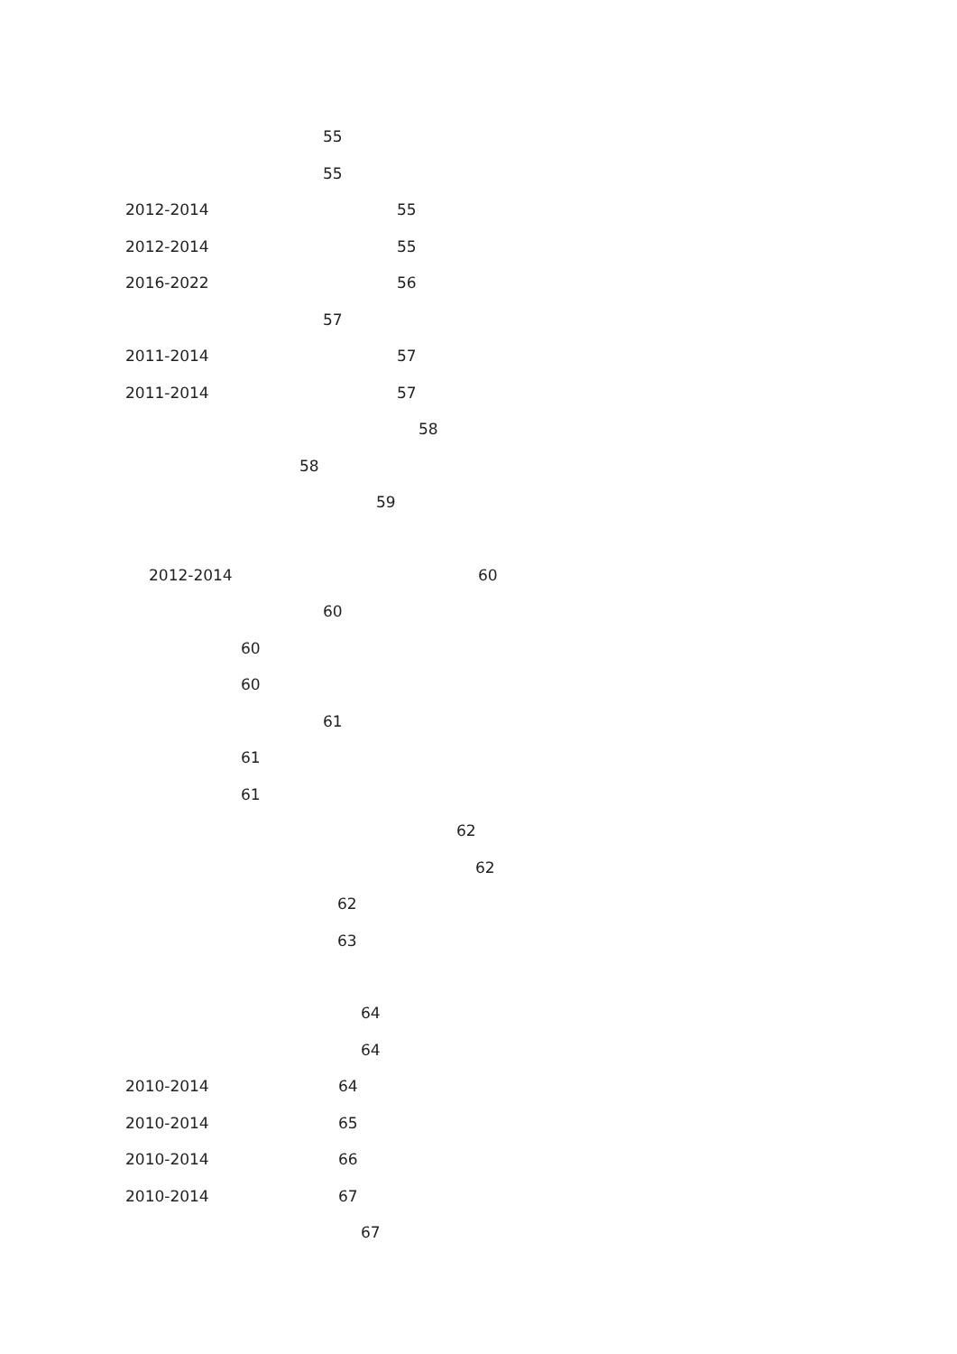55
55
2012-2014 55
2012-2014 55
2016-2022 56
57
2011-2014 57
2011-2014 57
58
58
59
2012-2014 60
60
60
60
61
61
61
62
62
62
63
64
64
2010-2014 64
2010-2014 65
2010-2014 66
2010-2014 67
67